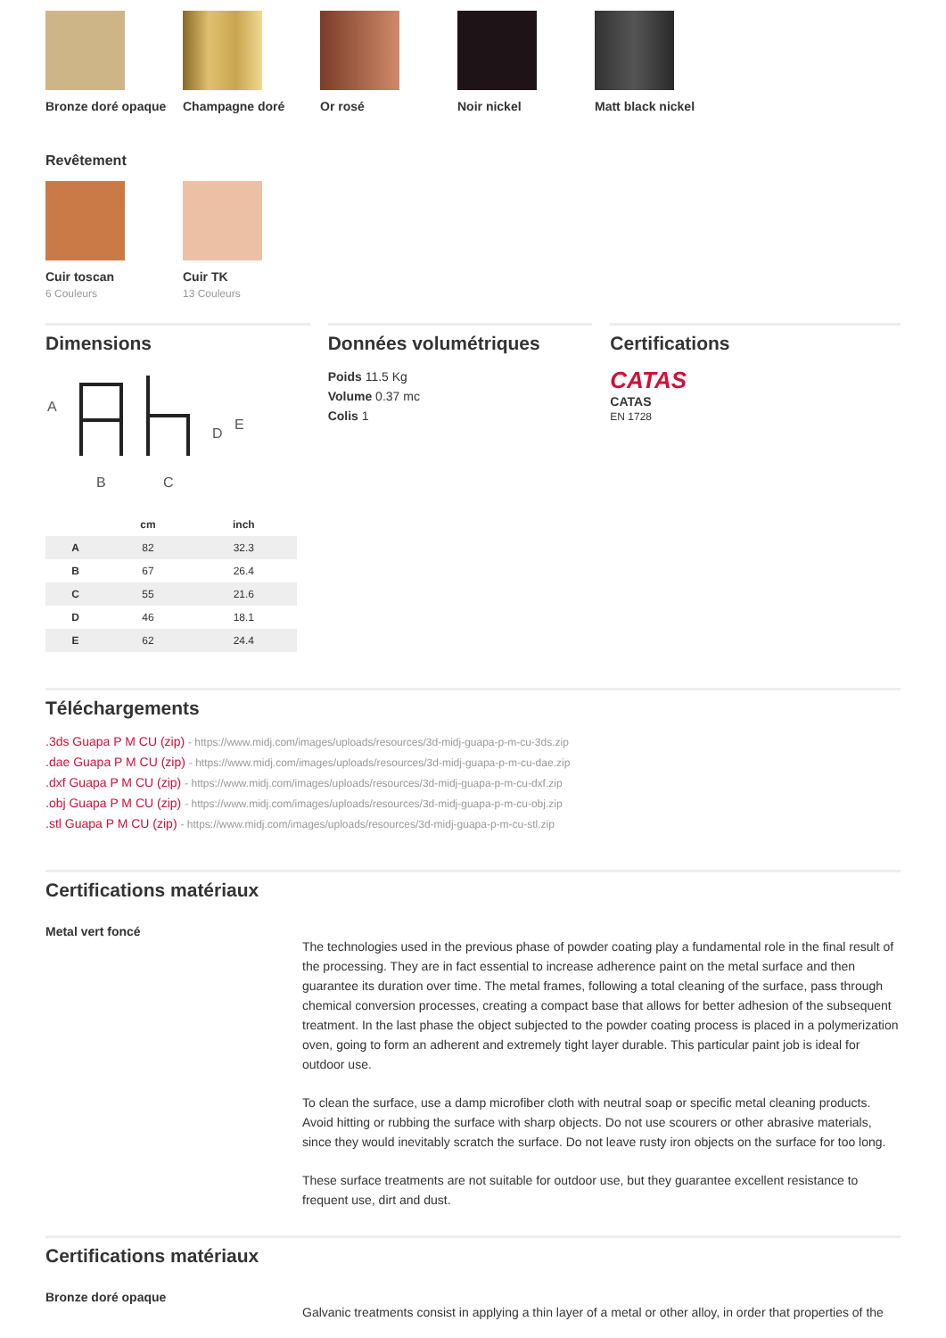Bronze doré opaque Champagne doré Or rosé Noir nickel Matt black nickel
Revêtement
Cuir toscan
6 Couleurs
Cuir TK
13 Couleurs
Dimensions
A
B
C
D
E
| | cm | inch |
| --- | --- | --- |
| A | 82 | 32.3 |
| B | 67 | 26.4 |
| C | 55 | 21.6 |
| D | 46 | 18.1 |
| E | 62 | 24.4 |
Données volumétriques
Poids 11.5 Kg
Volume 0.37 mc
Colis 1
Certifications
CATAS
CATAS
EN 1728
Téléchargements
.3ds Guapa P M CU (zip) - https://www.midj.com/images/uploads/resources/3d-midj-guapa-p-m-cu-3ds.zip
.dae Guapa P M CU (zip) - https://www.midj.com/images/uploads/resources/3d-midj-guapa-p-m-cu-dae.zip
.dxf Guapa P M CU (zip) - https://www.midj.com/images/uploads/resources/3d-midj-guapa-p-m-cu-dxf.zip
.obj Guapa P M CU (zip) - https://www.midj.com/images/uploads/resources/3d-midj-guapa-p-m-cu-obj.zip
.stl Guapa P M CU (zip) - https://www.midj.com/images/uploads/resources/3d-midj-guapa-p-m-cu-stl.zip
Certifications matériaux
Metal vert foncé
The technologies used in the previous phase of powder coating play a fundamental role in the final result of the processing. They are in fact essential to increase adherence paint on the metal surface and then guarantee its duration over time. The metal frames, following a total cleaning of the surface, pass through chemical conversion processes, creating a compact base that allows for better adhesion of the subsequent treatment. In the last phase the object subjected to the powder coating process is placed in a polymerization oven, going to form an adherent and extremely tight layer durable. This particular paint job is ideal for outdoor use.
To clean the surface, use a damp microfiber cloth with neutral soap or specific metal cleaning products. Avoid hitting or rubbing the surface with sharp objects. Do not use scourers or other abrasive materials, since they would inevitably scratch the surface. Do not leave rusty iron objects on the surface for too long.
These surface treatments are not suitable for outdoor use, but they guarantee excellent resistance to frequent use, dirt and dust.
Certifications matériaux
Bronze doré opaque
Galvanic treatments consist in applying a thin layer of a metal or other alloy, in order that properties of the